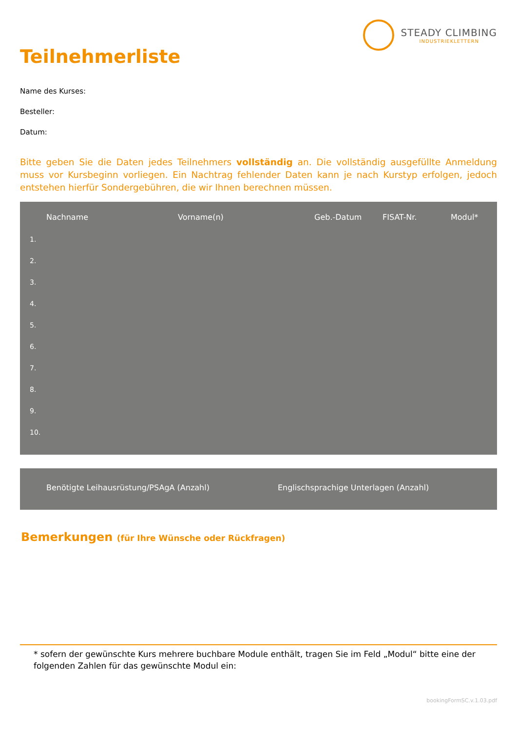STEADY CLIMBING
INDUSTRIEKLETTERN
Teilnehmerliste
Name des Kurses:
Besteller:
Datum:
Bitte geben Sie die Daten jedes Teilnehmers vollständig an. Die vollständig ausgefüllte Anmeldung muss vor Kursbeginn vorliegen. Ein Nachtrag fehlender Daten kann je nach Kurstyp erfolgen, jedoch entstehen hierfür Sondergebühren, die wir Ihnen berechnen müssen.
| | Nachname | Vorname(n) | Geb.-Datum | FISAT-Nr. | Modul* |
| --- | --- | --- | --- | --- | --- |
| 1. | | | | | |
| 2. | | | | | |
| 3. | | | | | |
| 4. | | | | | |
| 5. | | | | | |
| 6. | | | | | |
| 7. | | | | | |
| 8. | | | | | |
| 9. | | | | | |
| 10. | | | | | |
Benötigte Leihausrüstung/PSAgA (Anzahl) Englischsprachige Unterlagen (Anzahl)
Bemerkungen (für Ihre Wünsche oder Rückfragen)
* sofern der gewünschte Kurs mehrere buchbare Module enthält, tragen Sie im Feld „Modul“ bitte eine der folgenden Zahlen für das gewünschte Modul ein:
bookingFormSC.v.1.03.pdf